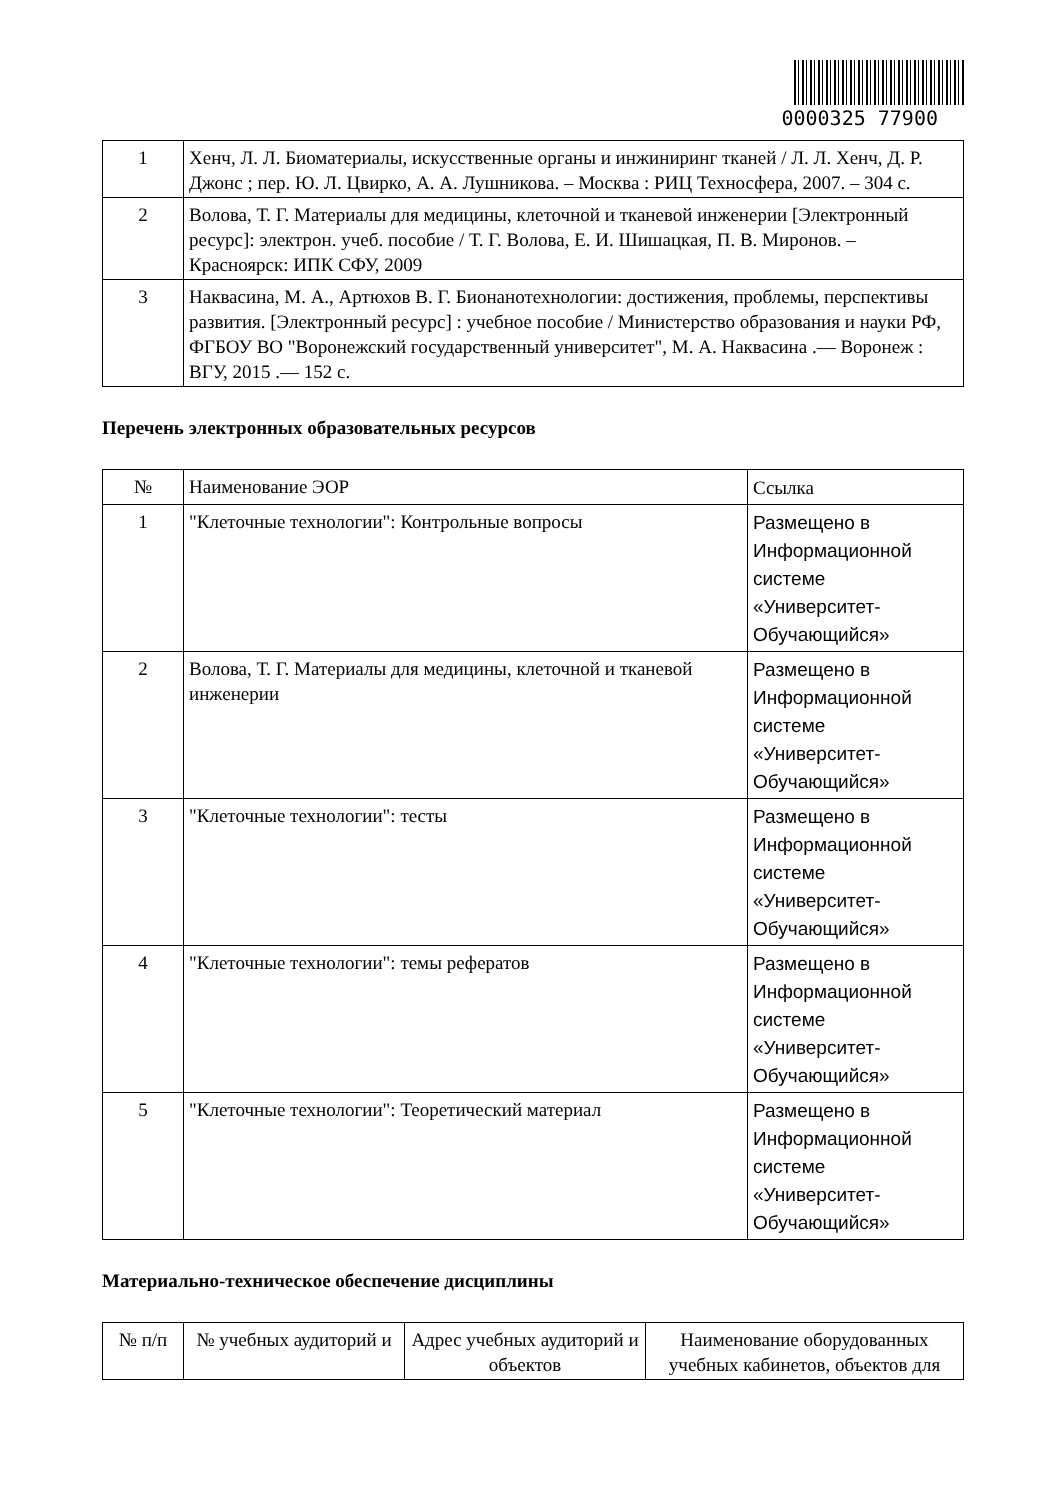0000325 77900
| 1 | Хенч, Л. Л. Биоматериалы, искусственные органы и инжиниринг тканей / Л. Л. Хенч, Д. Р. Джонс ; пер. Ю. Л. Цвирко, А. А. Лушникова. – Москва : РИЦ Техносфера, 2007. – 304 с. |
| 2 | Волова, Т. Г. Материалы для медицины, клеточной и тканевой инженерии [Электронный ресурс]: электрон. учеб. пособие / Т. Г. Волова, Е. И. Шишацкая, П. В. Миронов. – Красноярск: ИПК СФУ, 2009 |
| 3 | Наквасина, М. А., Артюхов В. Г. Бионанотехнологии: достижения, проблемы, перспективы развития. [Электронный ресурс] : учебное пособие / Министерство образования и науки РФ, ФГБОУ ВО "Воронежский государственный университет", М. А. Наквасина .— Воронеж : ВГУ, 2015 .— 152 с. |
Перечень электронных образовательных ресурсов
| № | Наименование ЭОР | Ссылка |
| --- | --- | --- |
| 1 | "Клеточные технологии": Контрольные вопросы | Размещено в Информационной системе «Университет-Обучающийся» |
| 2 | Волова, Т. Г. Материалы для медицины, клеточной и тканевой инженерии | Размещено в Информационной системе «Университет-Обучающийся» |
| 3 | "Клеточные технологии": тесты | Размещено в Информационной системе «Университет-Обучающийся» |
| 4 | "Клеточные технологии": темы рефератов | Размещено в Информационной системе «Университет-Обучающийся» |
| 5 | "Клеточные технологии": Теоретический материал | Размещено в Информационной системе «Университет-Обучающийся» |
Материально-техническое обеспечение дисциплины
| № п/п | № учебных аудиторий и | Адрес учебных аудиторий и объектов | Наименование оборудованных учебных кабинетов, объектов для |
| --- | --- | --- | --- |